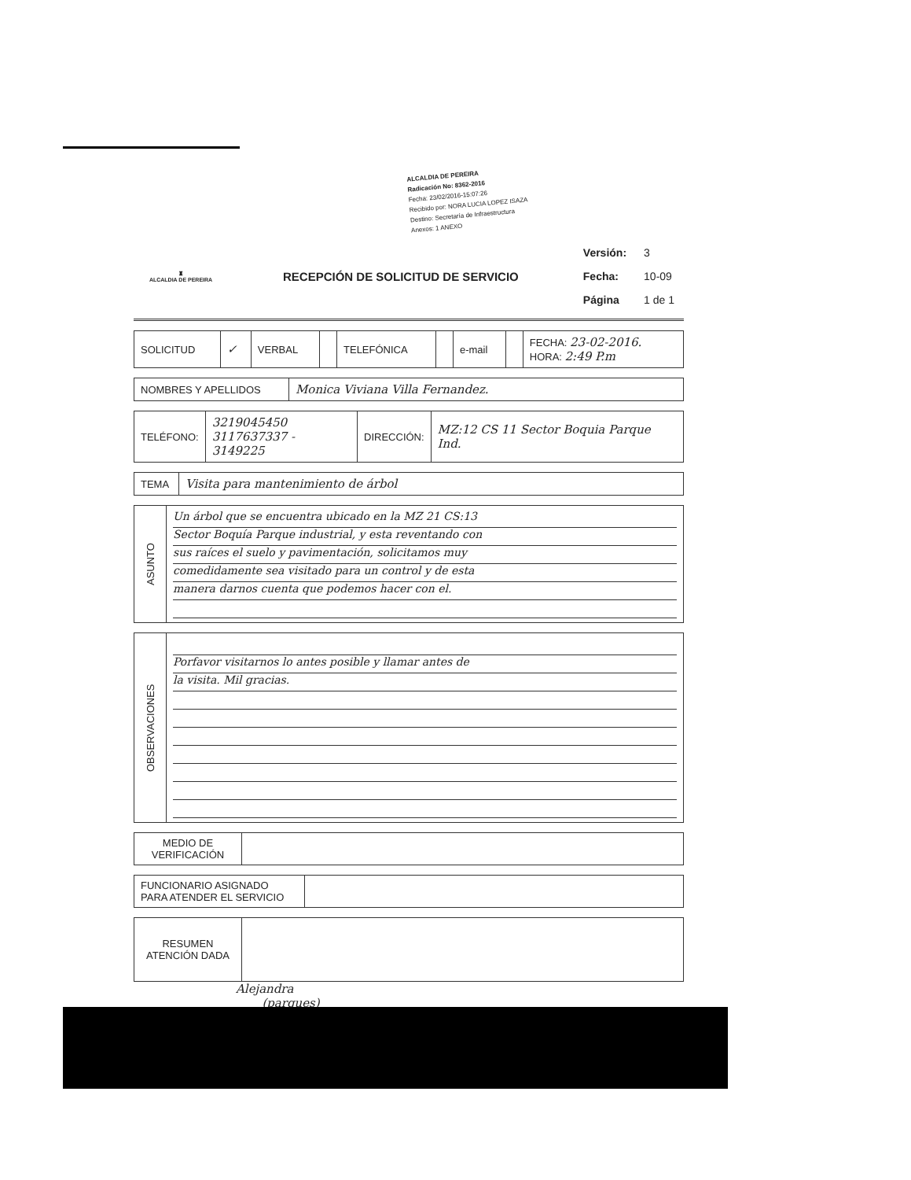ALCALDIA DE PEREIRA
Radicación No: 8362-2016
Fecha: 23/02/2016-15:07:26
Recibido por: NORA LUCIA LOPEZ ISAZA
Destino: Secretaría de Infraestructura
Anexos: 1 ANEXO
♜
ALCALDIA DE PEREIRA
RECEPCIÓN DE SOLICITUD DE SERVICIO
| Versión: | 3 |
| Fecha: | 10-09 |
| Página | 1 de 1 |
| SOLICITUD | ✓ | VERBAL | | TELEFÓNICA | | e-mail | | FECHA: 23-02-2016. HORA: 2:49 P.m |
| NOMBRES Y APELLIDOS | Monica Viviana Villa Fernandez. |
| TELÉFONO: | 3219045450 3117637337 - 3149225 | DIRECCIÓN: | MZ:12 CS 11 Sector Boquia Parque Ind. |
| TEMA | Visita para mantenimiento de árbol |
| ASUNTO | Un árbol que se encuentra ubicado en la MZ 21 CS:13 Sector Boquía Parque industrial, y esta reventando con sus raíces el suelo y pavimentación, solicitamos muy comedidamente sea visitado para un control y de esta manera darnos cuenta que podemos hacer con el. |
| OBSERVACIONES | Porfavor visitarnos lo antes posible y llamar antes de la visita. Mil gracias. |
| MEDIO DE VERIFICACIÓN | |
| FUNCIONARIO ASIGNADO PARA ATENDER EL SERVICIO | |
| RESUMEN ATENCIÓN DADA | |
Alejandra
(parques)